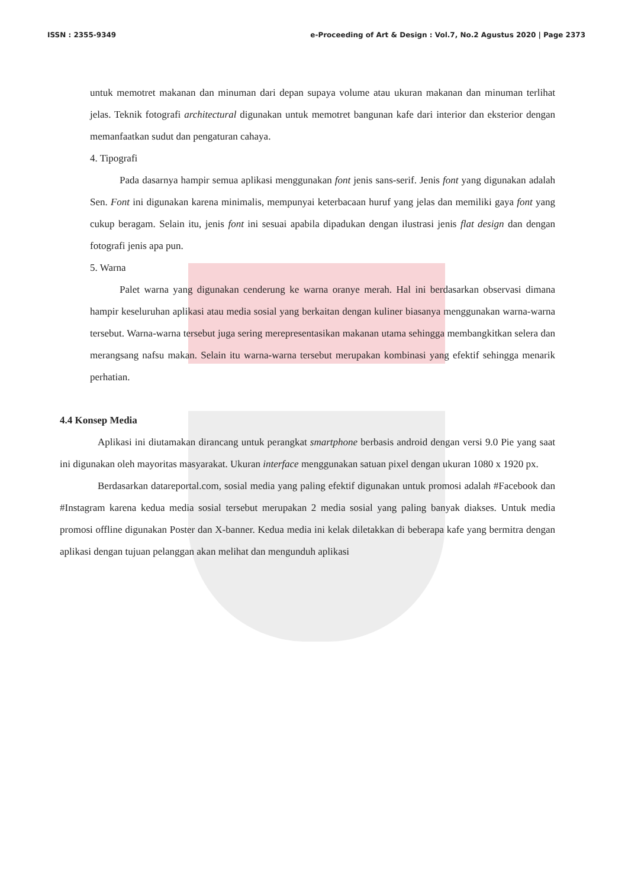ISSN : 2355-9349 e-Proceeding of Art & Design : Vol.7, No.2 Agustus 2020 | Page 2373
untuk memotret makanan dan minuman dari depan supaya volume atau ukuran makanan dan minuman terlihat jelas. Teknik fotografi architectural digunakan untuk memotret bangunan kafe dari interior dan eksterior dengan memanfaatkan sudut dan pengaturan cahaya.
4. Tipografi
Pada dasarnya hampir semua aplikasi menggunakan font jenis sans-serif. Jenis font yang digunakan adalah Sen. Font ini digunakan karena minimalis, mempunyai keterbacaan huruf yang jelas dan memiliki gaya font yang cukup beragam. Selain itu, jenis font ini sesuai apabila dipadukan dengan ilustrasi jenis flat design dan dengan fotografi jenis apa pun.
5. Warna
Palet warna yang digunakan cenderung ke warna oranye merah. Hal ini berdasarkan observasi dimana hampir keseluruhan aplikasi atau media sosial yang berkaitan dengan kuliner biasanya menggunakan warna-warna tersebut. Warna-warna tersebut juga sering merepresentasikan makanan utama sehingga membangkitkan selera dan merangsang nafsu makan. Selain itu warna-warna tersebut merupakan kombinasi yang efektif sehingga menarik perhatian.
4.4 Konsep Media
Aplikasi ini diutamakan dirancang untuk perangkat smartphone berbasis android dengan versi 9.0 Pie yang saat ini digunakan oleh mayoritas masyarakat. Ukuran interface menggunakan satuan pixel dengan ukuran 1080 x 1920 px.
Berdasarkan datareportal.com, sosial media yang paling efektif digunakan untuk promosi adalah #Facebook dan #Instagram karena kedua media sosial tersebut merupakan 2 media sosial yang paling banyak diakses. Untuk media promosi offline digunakan Poster dan X-banner. Kedua media ini kelak diletakkan di beberapa kafe yang bermitra dengan aplikasi dengan tujuan pelanggan akan melihat dan mengunduh aplikasi